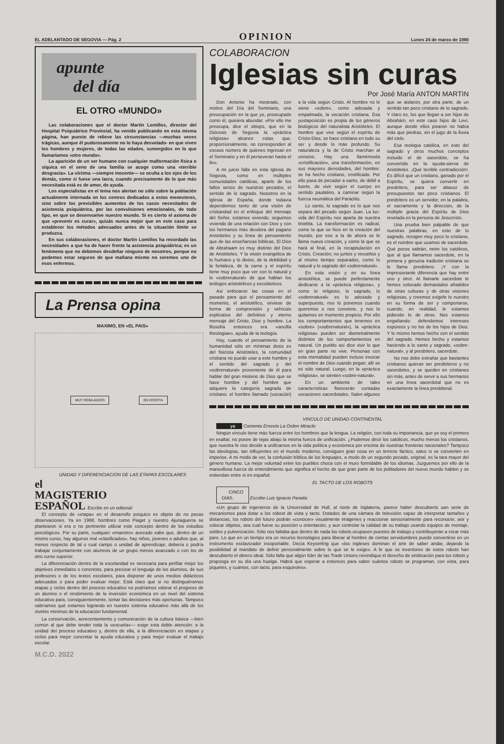EL ADELANTADO DE SEGOVIA — Pág. 2 OPINION Lunes 24 de marzo de 1980
apunte
del día
EL OTRO «MUNDO»
Las colaboraciones que el doctor Martín Lomillos, director del Hospital Psiquiátrico Provincial, ha venido publicando en esta misma página, han puesto de relieve las circunstancias —muchas veces trágicas, aunque él pudorosamente no lo haya desvelado- en que viven los hombres y mujeres, de todas las edades, sumergidos en lo que llamaríamos «otro mundo».
La aparición de un ser humano con cualquier malformación física o síquica en el seno de una familia se acoge como una «terrible desgracia». La víctima —siempre inocente— se oculta a los ojos de los demás, como si fuese una lacra, cuando precisamente de lo que más necesitada está es de amor, de ayuda.
Los especialistas en el tema nos alertan no sólo sobre la población actualmente internada en los centros dedicados a estos menesteres, sino sobre los previsibles aumentos de los casos necesitados de asistencia psiquiátrica, por las convulsiones emocionales, de todo tipo, en que se desenvuelve nuestro mundo. Si es cierto el axioma de que «prevenir es curar», quizás nunca mejor que en este caso para establecer los métodos adecuados antes de la situación límite se produzca.
En sus colaboraciones, el doctor Martín Lomillos ha recordado las necesidades a que ha de hacer frente la asistencia psiquiátrica; es un fenómeno que no debemos desdeñar ninguno de nosotros, porque no podemos estar seguros de que mañana mismo no seremos uno de esos enfermos.
La Prensa opina
MAXIMO, EN «EL PAIS»
MUY REBAJADOS EN OFERTA
UNIDAD Y DIFERENCIACION DE LAS ETAPAS ESCOLARES
el
MAGISTERIO
ESPAÑOL Escribe en un editorial:
El concepto de «etapa» en el desarrollo psíquico es objeto de no pocas observaciones. Ya en 1968, hombres como Piaget y nuestro Ajuriaguerra se plantearon si era o no pertinente utilizar este concepto dentro de los estudios psicológicos. Por su parte, cualquier «maestro» avezado sabe que, dentro de un mismo curso, hay algunos mal «clasificados», hay niños, jóvenes o adultos que, al menos respecto de tal o cual campo o unidad de aprendizaje, debería o podría trabajar conjuntamente con alumnos de un grupo menos avanzado o con los de otro curso superior.
La diferenciación dentro de la escolaridad es necesaria para perfilar mejor los objetivos inmediatos o concretos, para precisar el lenguaje de los alumnos, de sus profesores o de los textos escolares, para disponer de unos medios didácticos adecuados o para poder evaluar mejor. Está claro que si no distinguiéramos etapas y ciclos dentro del proceso educativo no podríamos valorar el progreso de un alumno o el rendimiento de la inversión económica en un nivel del sistema educativo para, consiguientemente, tomar las decisiones más oportunas. Tampoco sabríamos qué estamos logrando en nuestro sistema educativo más allá de los niveles mínimos de la educación fundamental.
La conservación, acrecentamiento y comunicación de la cultura básica —bien común al que debe tender toda la «escuela»— exige esta doble atención: a la unidad del proceso educativo y, dentro de ella, a la diferenciación en etapas y ciclos para mejor concretar la ayuda educativa y para mejor evaluar el trabajo escolar.
COLABORACION
Iglesias sin curas
Por José María ANTON MARTIN
Don Antonio ha mostrado, con motivo del Día del Seminario, una preocupación en la que yo, preocupado como él, quisiera abundar. «Por ello me preocupa, dice el obispo, que en la Diócesis de Segovia la «práctica religiosa» alcance cotas que, proporcionalmente, no corresponden al escaso número de quienes ingresan en el Seminario y en él perseveran hasta el fin».
A mi juicio falla en esta Iglesia de Segovia, como en múltiples comunidades católicas, aparte de los fallos serios de nuestros pecados, el sentido de lo sagrado. Nosotros en la Iglesia de España, donde todavía dependemos tanto de una visión de cristiandad en el enfoque del mensaje del Señor, estamos viviendo, seguimos viviendo de una relación con Dios y con los hermanos más deudora del pagano Aristóteles y su línea de pensamiento que de las enseñanzas bíblicas. El Dios de Abrahaam es muy distinto del Dios de Aristóteles. Y la visión evangélica de lo humano y lo divino, de la debilidad y la fortaleza, de la carne y el espíritu tiene muy poco que ver con lo natural y lo «sobrenatural» de que hablan los teólogos aristotélicos y escolásticos.
Así enfocaron las cosas en el pasado para que el pensamiento del momento, el aristotélico, sirviese de forma de comprensión y vehículo explicativo del definitivo y eterno mensaje del Cristo, Dios y hombre. La filosofía entonces era «ancilla theologiae», ayuda de la teología.
Hoy, cuando el pensamiento de la humanidad sólo en mínimas dosis es del fisicista Aristóteles, la comunidad cristiana no puede usar a este hombre y el sentido del sagrado y del «sobrenatural» proveniente de él para hablar del gran misterio de Dios que se hace hombre y del hombre que adquiere la categoría sagrada de cristiano: el hombre llamado (vocación) a la vida según Cristo. Al hombre no le viene «sobre», como adosada y empalmada, la vocación cristiana. Esa yustaposición es propia de los géneros biológicos del naturalista Aristóteles. El hombre que vive según el espíritu de Cristo-Dios, se hace cristiano en todo su ser y desde lo más profundo. Su naturaleza y la de Cristo marchan al unísono. Hay una llamémosla «cristificación», una transformación, en sus mayores densidades, del hombre: se ha hecho cristiano, cristificado. Por ello pasa de pecador a santo, de débil a fuerte, de vivir según el cuerpo en sentido paulatino, a caminar según la fuerza neumática del Paráclito.
Lo santo, lo sagrado es lo que nos separa del pecado según Juan. La luz-vida del Espíritu nos aparta de nuestra tiniebla. La transformación es radical, como la que se hizo en la creación del mundo, por eso a la de ahora se le llama nueva creación, y como la que se hará al final, en la recapitulación en Cristo. Creación; no juntos y revueltos y al mismo tiempo separados, como lo natural y lo sagrado del «sobrenatural».
En esta visión y en su línea aristotélica, se puede perfectamente dedicarse a la «práctica religiosa», y como lo religioso, lo sagrado, lo «sobrenatural» es lo adosado y superpuesto, nos lo ponemos cuando queremos o nos conviene, y nos lo quitamos en momento propicio. Por ello los comportamientos que tenemos en «sobre» («sobrenatural»), la «práctica religiosa» pueden ser diametralmente distintos de los comportamientos en natural. Un pueblo así dice vivir lo que en gran parte no vive. Personas con esta mentalidad pueden incluso invocar el nombre de Dios cuando pegan; allí se es sólo natural. Luego, en la «práctica religiosa», se sienten «sobre-natural».
En un ambiente de tales características florecerán contadas vocaciones sacerdotales. Salen algunos que se aislaron, por otra parte, de un sentido tan poco cristiano de lo sagrado. Y claro es, los que llegan a ser hijos de Abrahám, en este caso hijos de Leví, aunque donde ellos pisaron no había más que piedras, sin el jugo de la lluvia del cielo.
Esa teología católica, en esto del sagrado y otros muchos conceptos incluido el de sacerdote, se ha convertido en la ayuda-sierva de Aristóteles. ¡Qué terrible contradicción!. Es difícil que un cristiano, ganado por el Espíritu, se quiera convertir en presbítero, para ser altavoz de presupuestos tan poco cristianos. El presbítero es un servidor, en la palabra, el sacramento y la dirección, de la múltiple gracia del Espíritu de Dios revelada en la persona de Jesucristo.
Una prueba bien palpable de que nuestras palabras, en esto de lo sagrado, recogen muy poco lo cristiano, es el nombre que usamos de sacerdote. Qué pocos sabrán, netre los católicos, que al que llamamos sacerdote, en la primera y genuina tradición cristiana se le llama presbítero. ¡Y con la impresionante diferencia que hay entre uno y otro!. Al llamarle sacerdote le hemos colocado demasiados añadidos de otras culturas y de otras visiones religiosas, y creemos exigirle lo nuestro en su forma de ser y comportarse, cuando, en realidad, le estamos pidiendo lo de otros. Nos estamos engañando: defendemos intereses espúreos y no los de los hijos de Dios. Y lo mismo hemos hecho con el sentido del sagrado. Hemos hecho y estamos haciendo a lo santo y sagrado, «sobre-natural», y al presbítero, sacerdote.
No nos debe extrañar que bastantes cristianos quieran ser presbíteros y no sacerdotes, y se queden en cristianos sin más, antes de servir a sus hermanos en una línea sacerdotal que no es exactamente la línea presbiteral.
VINCULO DE UNIDAD CONTINENTAL
ya Comenta Ernesto La Orden Miracle:
Ningún vínculo tiene más fuerza entre los hombres que la lengua. La religión, con toda su importancia, que yo soy el primero en exaltar, no posee de tejas abajo la misma fuerza de unificación. ¿Podemos decir los católicos, mucho menos los cristianos, que nuestra fe nos decide a unificarnos en la vida política y económica por encima de nuestras fronteras nacionales? Tampoco las ideologías, tan influyentes en el mundo moderno, consiguen gran cosa en un terreno fáctico, salvo si se convierten en imperios. A mi modo de ver, la confusión bíblica de los lenguajes, a modo de un segundo pecado, original, es la tara mayor del género humano. La mejor voluntad entre los pueblos choca con el muro formidable de los idiomas. Juzguemos por ello de la maravillosa fuerza de entendimiento que significa el hecho de que gran parte de los pobladores del nuevo mundo hablen y se entiendan entre sí en español.
EL TACTO DE LOS ROBOTS
CINCO
DIAS. Escribe Luis Ignacio Parada:
«Un grupo de ingenieros de la Universidad de Hull, al norte de Inglaterra, parece haber descubierto uan serie de mecanismos para dotar a los robost de vista y tacto. Dotados de una cámara de televisión capaz de interpretar tamaños y distancias, los robots del futuro podrán «conocer» visualmente imágenes y reaccionar sensorialmente para reconocer, asir y colocar objetos, sea cual fuese su posición u orientación, y aun controlar la calidad de su trabajo usando equipos de montaje, soldeo y pulverización. Sólo nos faltaba que dentro de nada los robots ocupasen puestos de trabajo y contribuyeran a crear más paro. Lo que en un tiempo era un recurso tecnológico para liberar al hombre de ciertas servidumbres puede convertirse en un instrumento esclavizador insoportable. Decía Keyserling que «los ingleses dominan el arte de saber andar, dejando la posibilidad al mandato de definir personalmente sobre lo que se le exige». A fe que os inventores de estos robots han descubierto el obrero ideal. Sólo falta que algún líder de las Trade Unions reivindique el derecho de sindicación para los robots y proponga en su día una huelga. Habrá que esperar a entonces para saber cuántos robots se programan, con vista, para piquetes, y cuántos, con tacto, para esquiroles».
M.C.D. 2022